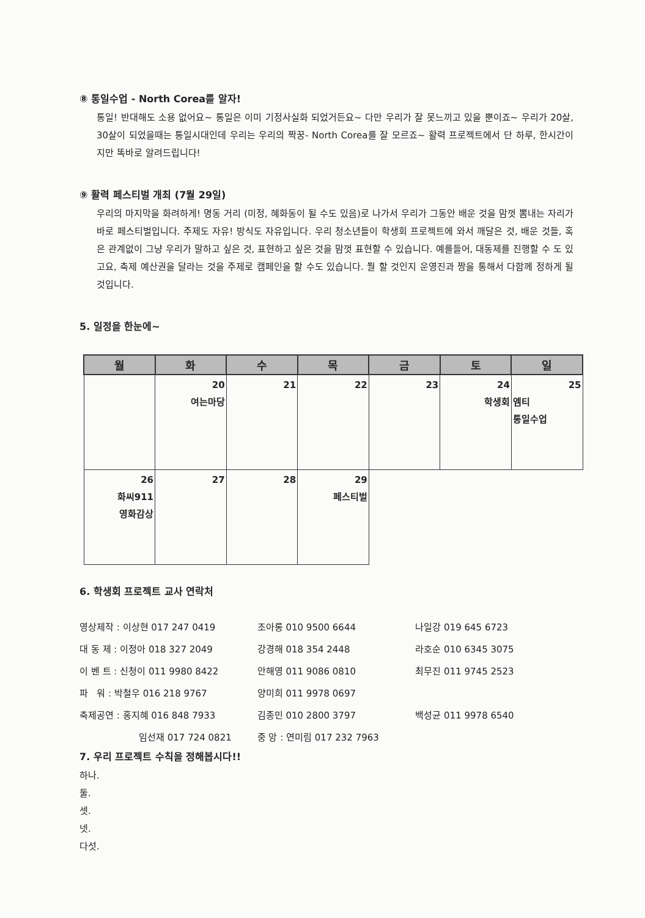⑧ 통일수업 - North Corea를 알자!
통일! 반대해도 소용 없어요~ 통일은 이미 기정사실화 되었거든요~ 다만 우리가 잘 못느끼고 있을 뿐이죠~ 우리가 20살, 30살이 되었을때는 통일시대인데 우리는 우리의 짝꿍- North Corea를 잘 모르죠~ 활력 프로젝트에서 단 하루, 한시간이지만 똑바로 알려드립니다!
⑨ 활력 페스티벌 개최 (7월 29일)
우리의 마지막을 화려하게! 명동 거리 (미정, 혜화동이 될 수도 있음)로 나가서 우리가 그동안 배운 것을 맘껏 뽐내는 자리가 바로 페스티벌입니다. 주제도 자유! 방식도 자유입니다. 우리 청소년들이 학생회 프로젝트에 와서 깨달은 것, 배운 것들, 혹은 관계없이 그냥 우리가 말하고 싶은 것, 표현하고 싶은 것을 맘껏 표현할 수 있습니다. 예를들어, 대동제를 진행할 수 도 있고요, 축제 예산권을 달라는 것을 주제로 캠페인을 할 수도 있습니다. 뭘 할 것인지 운영진과 짱을 통해서 다함께 정하게 될 것입니다.
5. 일정을 한눈에~
| 월 | 화 | 수 | 목 | 금 | 토 | 일 |
| --- | --- | --- | --- | --- | --- | --- |
| | 20 여는마당 | 21 | 22 | 23 | 24 학생회 | 25 엠티 통일수업 |
| 26 화씨911 영화감상 | 27 | 28 | 29 페스티벌 | | | |
6. 학생회 프로젝트 교사 연락처
| 영상제작 : 이상현 017 247 0419 | 조아롱 010 9500 6644 | 나일강 019 645 6723 |
| 대 동 제 : 이정아 018 327 2049 | 강경해 018 354 2448 | 라호순 010 6345 3075 |
| 이 벤 트 : 신청이 011 9980 8422 | 안해영 011 9086 0810 | 최무진 011 9745 2523 |
| 파 워 : 박철우 016 218 9767 | 양미희 011 9978 0697 | |
| 축제공연 : 홍지혜 016 848 7933 | 김종민 010 2800 3797 | 백성균 011 9978 6540 |
| 임선재 017 724 0821 | 중 앙 : 연미림 017 232 7963 | |
7. 우리 프로젝트 수칙을 정해봅시다!!
하나.
둘.
셋.
넷.
다섯.